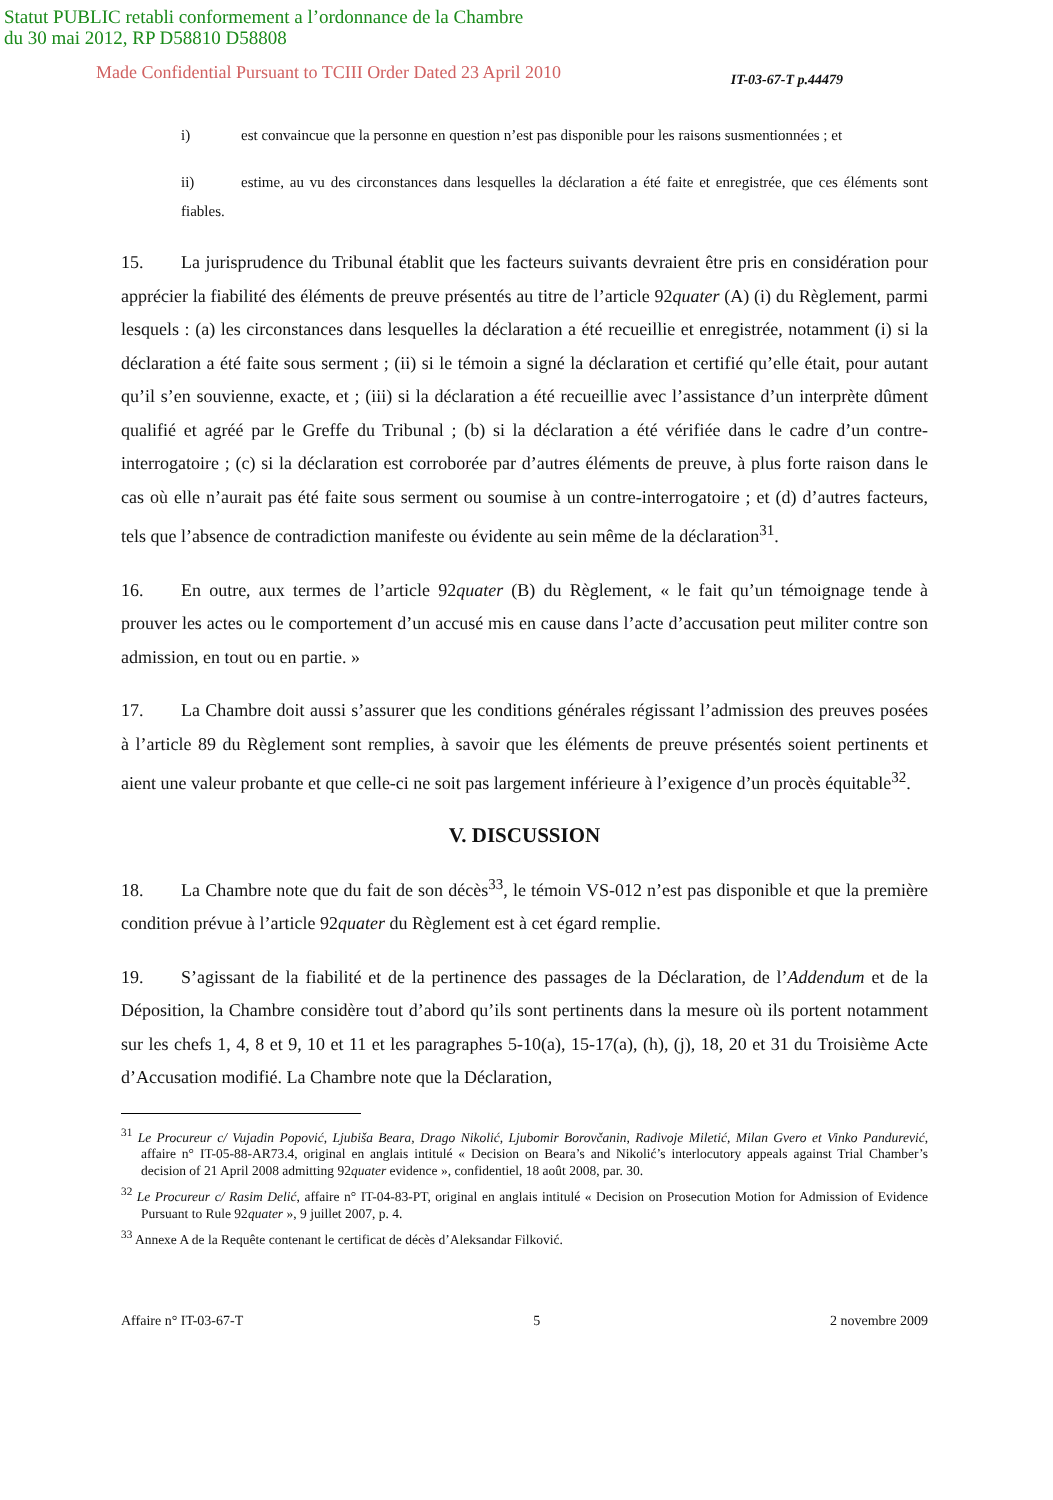Statut PUBLIC retabli conformement a l’ordonnance de la Chambre
du 30 mai 2012, RP D58810 D58808
Made Confidential Pursuant to TCIII Order Dated 23 April 2010
IT-03-67-T p.44479
i) est convaincue que la personne en question n’est pas disponible pour les raisons susmentionnées ; et
ii) estime, au vu des circonstances dans lesquelles la déclaration a été faite et enregistrée, que ces éléments sont fiables.
15. La jurisprudence du Tribunal établit que les facteurs suivants devraient être pris en considération pour apprécier la fiabilité des éléments de preuve présentés au titre de l’article 92quater (A) (i) du Règlement, parmi lesquels : (a) les circonstances dans lesquelles la déclaration a été recueillie et enregistrée, notamment (i) si la déclaration a été faite sous serment ; (ii) si le témoin a signé la déclaration et certifié qu’elle était, pour autant qu’il s’en souvienne, exacte, et ; (iii) si la déclaration a été recueillie avec l’assistance d’un interprète dûment qualifié et agréé par le Greffe du Tribunal ; (b) si la déclaration a été vérifiée dans le cadre d’un contre-interrogatoire ; (c) si la déclaration est corroborée par d’autres éléments de preuve, à plus forte raison dans le cas où elle n’aurait pas été faite sous serment ou soumise à un contre-interrogatoire ; et (d) d’autres facteurs, tels que l’absence de contradiction manifeste ou évidente au sein même de la déclaration<sup>31</sup>.
16. En outre, aux termes de l’article 92quater (B) du Règlement, « le fait qu’un témoignage tende à prouver les actes ou le comportement d’un accusé mis en cause dans l’acte d’accusation peut militer contre son admission, en tout ou en partie. »
17. La Chambre doit aussi s’assurer que les conditions générales régissant l’admission des preuves posées à l’article 89 du Règlement sont remplies, à savoir que les éléments de preuve présentés soient pertinents et aient une valeur probante et que celle-ci ne soit pas largement inférieure à l’exigence d’un procès équitable<sup>32</sup>.
V. DISCUSSION
18. La Chambre note que du fait de son décès<sup>33</sup>, le témoin VS-012 n’est pas disponible et que la première condition prévue à l’article 92quater du Règlement est à cet égard remplie.
19. S’agissant de la fiabilité et de la pertinence des passages de la Déclaration, de l’Addendum et de la Déposition, la Chambre considère tout d’abord qu’ils sont pertinents dans la mesure où ils portent notamment sur les chefs 1, 4, 8 et 9, 10 et 11 et les paragraphes 5-10(a), 15-17(a), (h), (j), 18, 20 et 31 du Troisième Acte d’Accusation modifié. La Chambre note que la Déclaration,
<sup>31</sup> Le Procureur c/ Vujadin Popović, Ljubiša Beara, Drago Nikolić, Ljubomir Borovčanin, Radivoje Miletić, Milan Gvero et Vinko Pandurević, affaire n° IT-05-88-AR73.4, original en anglais intitulé « Decision on Beara’s and Nikolić’s interlocutory appeals against Trial Chamber’s decision of 21 April 2008 admitting 92quater evidence », confidentiel, 18 août 2008, par. 30.
<sup>32</sup> Le Procureur c/ Rasim Delić, affaire n° IT-04-83-PT, original en anglais intitulé « Decision on Prosecution Motion for Admission of Evidence Pursuant to Rule 92quater », 9 juillet 2007, p. 4.
<sup>33</sup> Annexe A de la Requête contenant le certificat de décès d’Aleksandar Filković.
Affaire n° IT-03-67-T 5 2 novembre 2009